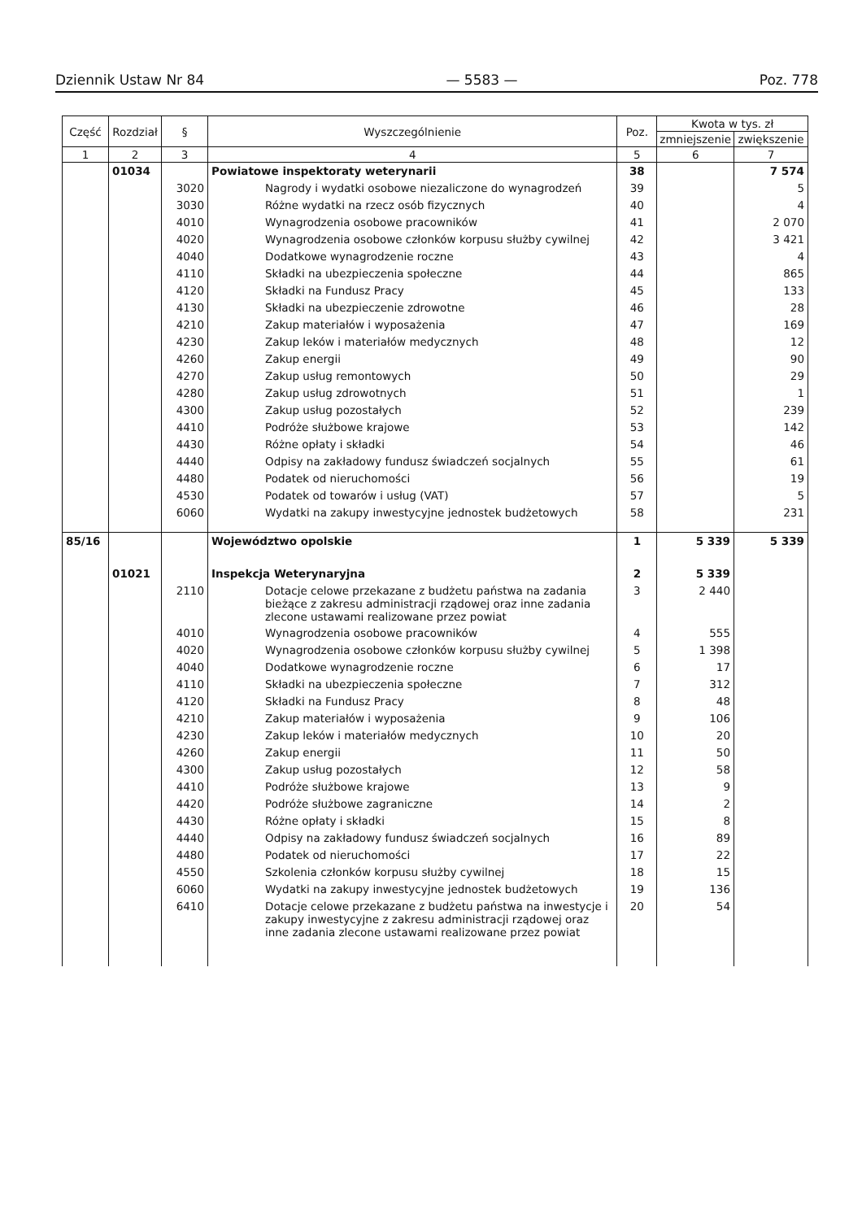Dziennik Ustaw Nr 84 — 5583 — Poz. 778
| Część | Rozdział | § | Wyszczególnienie | Poz. | Kwota w tys. zł | |
| --- | --- | --- | --- | --- | --- | --- |
| | | | | | zmniejszenie | zwiększenie |
| 1 | 2 | 3 | 4 | 5 | 6 | 7 |
| | 01034 | | Powiatowe inspektoraty weterynarii | 38 | | 7 574 |
| | | 3020 | Nagrody i wydatki osobowe niezaliczone do wynagrodzeń | 39 | | 5 |
| | | 3030 | Różne wydatki na rzecz osób fizycznych | 40 | | 4 |
| | | 4010 | Wynagrodzenia osobowe pracowników | 41 | | 2 070 |
| | | 4020 | Wynagrodzenia osobowe członków korpusu służby cywilnej | 42 | | 3 421 |
| | | 4040 | Dodatkowe wynagrodzenie roczne | 43 | | 4 |
| | | 4110 | Składki na ubezpieczenia społeczne | 44 | | 865 |
| | | 4120 | Składki na Fundusz Pracy | 45 | | 133 |
| | | 4130 | Składki na ubezpieczenie zdrowotne | 46 | | 28 |
| | | 4210 | Zakup materiałów i wyposażenia | 47 | | 169 |
| | | 4230 | Zakup leków i materiałów medycznych | 48 | | 12 |
| | | 4260 | Zakup energii | 49 | | 90 |
| | | 4270 | Zakup usług remontowych | 50 | | 29 |
| | | 4280 | Zakup usług zdrowotnych | 51 | | 1 |
| | | 4300 | Zakup usług pozostałych | 52 | | 239 |
| | | 4410 | Podróże służbowe krajowe | 53 | | 142 |
| | | 4430 | Różne opłaty i składki | 54 | | 46 |
| | | 4440 | Odpisy na zakładowy fundusz świadczeń socjalnych | 55 | | 61 |
| | | 4480 | Podatek od nieruchomości | 56 | | 19 |
| | | 4530 | Podatek od towarów i usług (VAT) | 57 | | 5 |
| | | 6060 | Wydatki na zakupy inwestycyjne jednostek budżetowych | 58 | | 231 |
| 85/16 | | | Województwo opolskie | 1 | 5 339 | 5 339 |
| | 01021 | | Inspekcja Weterynaryjna | 2 | 5 339 | |
| | | 2110 | Dotacje celowe przekazane z budżetu państwa na zadania bieżące z zakresu administracji rządowej oraz inne zadania zlecone ustawami realizowane przez powiat | 3 | 2 440 | |
| | | 4010 | Wynagrodzenia osobowe pracowników | 4 | 555 | |
| | | 4020 | Wynagrodzenia osobowe członków korpusu służby cywilnej | 5 | 1 398 | |
| | | 4040 | Dodatkowe wynagrodzenie roczne | 6 | 17 | |
| | | 4110 | Składki na ubezpieczenia społeczne | 7 | 312 | |
| | | 4120 | Składki na Fundusz Pracy | 8 | 48 | |
| | | 4210 | Zakup materiałów i wyposażenia | 9 | 106 | |
| | | 4230 | Zakup leków i materiałów medycznych | 10 | 20 | |
| | | 4260 | Zakup energii | 11 | 50 | |
| | | 4300 | Zakup usług pozostałych | 12 | 58 | |
| | | 4410 | Podróże służbowe krajowe | 13 | 9 | |
| | | 4420 | Podróże służbowe zagraniczne | 14 | 2 | |
| | | 4430 | Różne opłaty i składki | 15 | 8 | |
| | | 4440 | Odpisy na zakładowy fundusz świadczeń socjalnych | 16 | 89 | |
| | | 4480 | Podatek od nieruchomości | 17 | 22 | |
| | | 4550 | Szkolenia członków korpusu służby cywilnej | 18 | 15 | |
| | | 6060 | Wydatki na zakupy inwestycyjne jednostek budżetowych | 19 | 136 | |
| | | 6410 | Dotacje celowe przekazane z budżetu państwa na inwestycje i zakupy inwestycyjne z zakresu administracji rządowej oraz inne zadania zlecone ustawami realizowane przez powiat | 20 | 54 | |